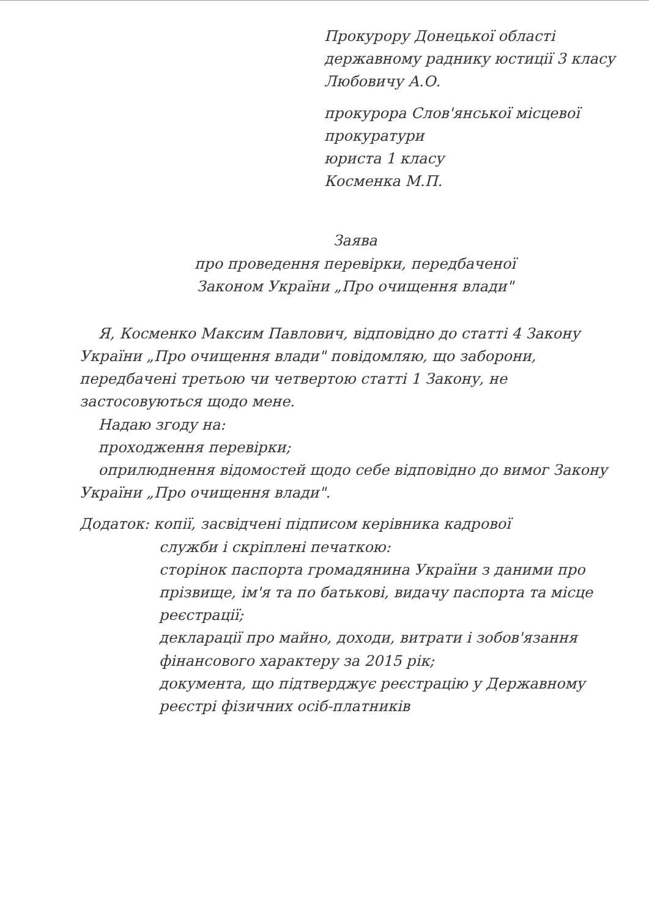Прокурору Донецької області
державному раднику юстиції 3 класу
Любовичу А.О.
прокурора Слов'янської місцевої
прокуратури
юристa 1 класу
Косменка М.П.
Заява
про проведення перевірки, передбаченої
Законом України „Про очищення влади"
Я, Косменко Максим Павлович, відповідно до статті 4 Закону України „Про очищення влади" повідомляю, що заборони, передбачені третьою чи четвертою статті 1 Закону, не застосовуються щодо мене.
Надаю згоду на:
проходження перевірки;
оприлюднення відомостей щодо себе відповідно до вимог Закону України „Про очищення влади".
Додаток: копії, засвідчені підписом керівника кадрової
служби і скріплені печаткою:
сторінок паспорта громадянина України з даними про прізвище, ім'я та по батькові, видачу паспорта та місце реєстрації;
декларації про майно, доходи, витрати і зобов'язання фінансового характеру за 2015 рік;
документа, що підтверджує реєстрацію у Державному реєстрі фізичних осіб-платників